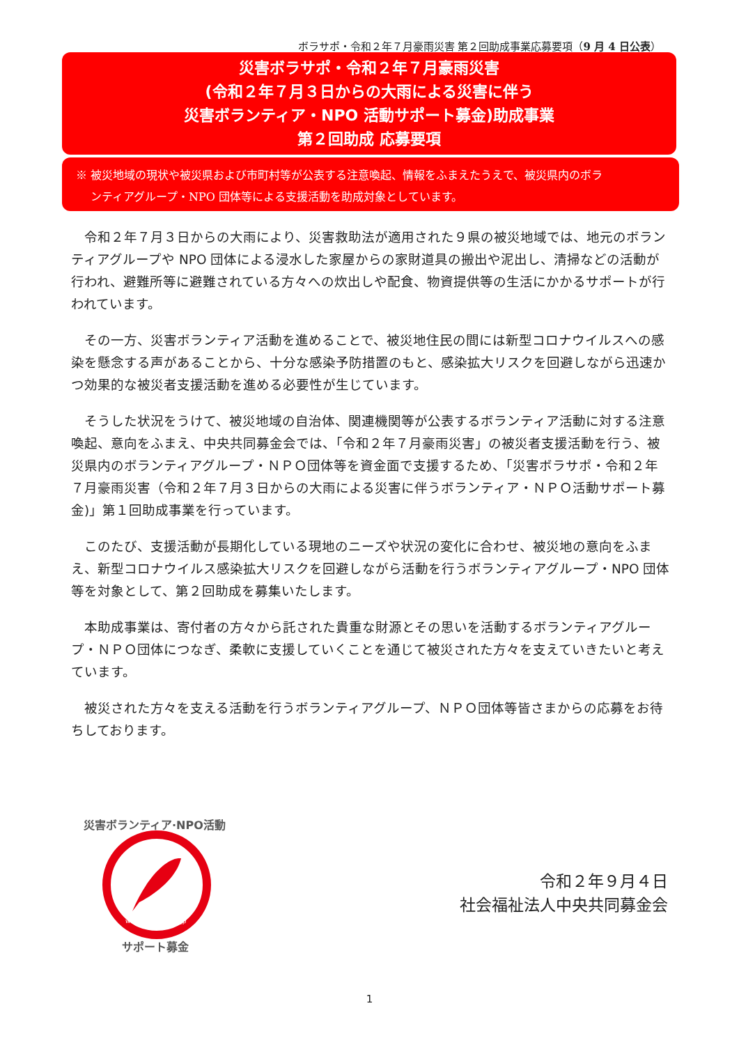ボラサポ・令和２年７月豪雨災害 第２回助成事業応募要項（9 月 4 日公表）
災害ボラサポ・令和２年７月豪雨災害
(令和２年７月３日からの大雨による災害に伴う
災害ボランティア・NPO 活動サポート募金)助成事業
第２回助成 応募要項
※ 被災地域の現状や被災県および市町村等が公表する注意喚起、情報をふまえたうえで、被災県内のボラ
　 ンティアグループ・NPO 団体等による支援活動を助成対象としています。
令和２年７月３日からの大雨により、災害救助法が適用された９県の被災地域では、地元のボランティアグループや NPO 団体による浸水した家屋からの家財道具の搬出や泥出し、清掃などの活動が行われ、避難所等に避難されている方々への炊出しや配食、物資提供等の生活にかかるサポートが行われています。
その一方、災害ボランティア活動を進めることで、被災地住民の間には新型コロナウイルスへの感染を懸念する声があることから、十分な感染予防措置のもと、感染拡大リスクを回避しながら迅速かつ効果的な被災者支援活動を進める必要性が生じています。
そうした状況をうけて、被災地域の自治体、関連機関等が公表するボランティア活動に対する注意喚起、意向をふまえ、中央共同募金会では、「令和２年７月豪雨災害」の被災者支援活動を行う、被災県内のボランティアグループ・ＮＰＯ団体等を資金面で支援するため、「災害ボラサポ・令和２年７月豪雨災害（令和２年７月３日からの大雨による災害に伴うボランティア・ＮＰＯ活動サポート募金)」第１回助成事業を行っています。
このたび、支援活動が長期化している現地のニーズや状況の変化に合わせ、被災地の意向をふまえ、新型コロナウイルス感染拡大リスクを回避しながら活動を行うボランティアグループ・NPO 団体等を対象として、第２回助成を募集いたします。
本助成事業は、寄付者の方々から託された貴重な財源とその思いを活動するボランティアグループ・ＮＰＯ団体につなぎ、柔軟に支援していくことを通じて被災された方々を支えていきたいと考えています。
被災された方々を支える活動を行うボランティアグループ、ＮＰＯ団体等皆さまからの応募をお待ちしております。
災害ボランティア·NPO活動
サポート募金
www.akaihane.or.jp
令和２年９月４日
社会福祉法人中央共同募金会
1